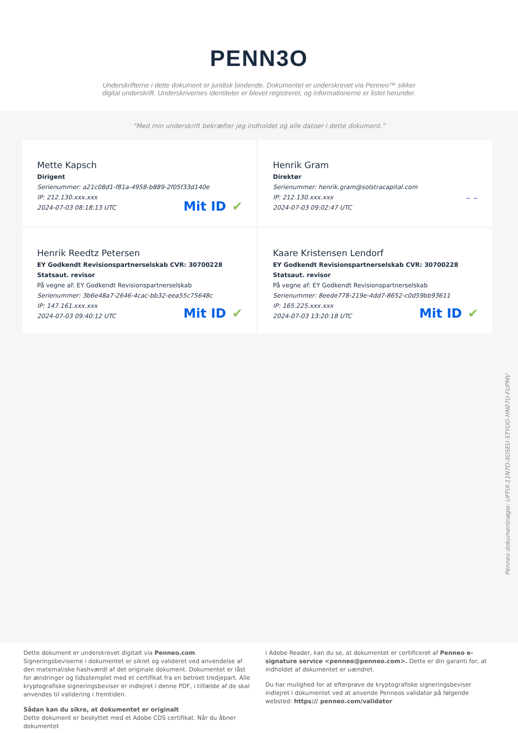PENN3O
Underskrifterne i dette dokument er juridisk bindende. Dokumentet er underskrevet via Penneo™ sikker digital underskrift. Underskrivernes identiteter er blevet registreret, og informationerne er listet herunder.
“Med min underskrift bekræfter jeg indholdet og alle datoer i dette dokument.”
Mette Kapsch
Dirigent
Serienummer: a21c08d1-f81a-4958-b889-2f05f33d140e
IP: 212.130.xxx.xxx
2024-07-03 08:18:13 UTC
Mit ID ✔
Henrik Gram
Direktør
Serienummer: henrik.gram@solstracapital.com
IP: 212.130.xxx.xxx
2024-07-03 09:02:47 UTC
~ ~
Henrik Reedtz Petersen
EY Godkendt Revisionspartnerselskab CVR: 30700228
Statsaut. revisor
På vegne af: EY Godkendt Revisionspartnerselskab
Serienummer: 3b6e48a7-2646-4cac-bb32-eea55c75648c
IP: 147.161.xxx.xxx
2024-07-03 09:40:12 UTC
Mit ID ✔
Kaare Kristensen Lendorf
EY Godkendt Revisionspartnerselskab CVR: 30700228
Statsaut. revisor
På vegne af: EY Godkendt Revisionspartnerselskab
Serienummer: 8eede778-219e-4dd7-8652-c0d59bb93611
IP: 165.225.xxx.xxx
2024-07-03 13:20:18 UTC
Mit ID ✔
Penneo dokumentnøgle: UFFIX-11N7D-XUSEU-STYUO-HN07U-FUPMV
Dette dokument er underskrevet digitalt via Penneo.com. Signeringsbeviserne i dokumentet er sikret og valideret ved anvendelse af den matematiske hashværdi af det originale dokument. Dokumentet er låst for ændringer og tidsstemplet med et certifikat fra en betroet tredjepart. Alle kryptografiske signeringsbeviser er indlejret i denne PDF, i tilfælde af de skal anvendes til validering i fremtiden.
Sådan kan du sikre, at dokumentet er originalt
Dette dokument er beskyttet med et Adobe CDS certifikat. Når du åbner dokumentet
i Adobe Reader, kan du se, at dokumentet er certificeret af Penneo e-signature service <penneo@penneo.com>. Dette er din garanti for, at indholdet af dokumentet er uændret.
Du har mulighed for at efterprøve de kryptografiske signeringsbeviser indlejret i dokumentet ved at anvende Penneos validator på følgende websted: https:// penneo.com/validator